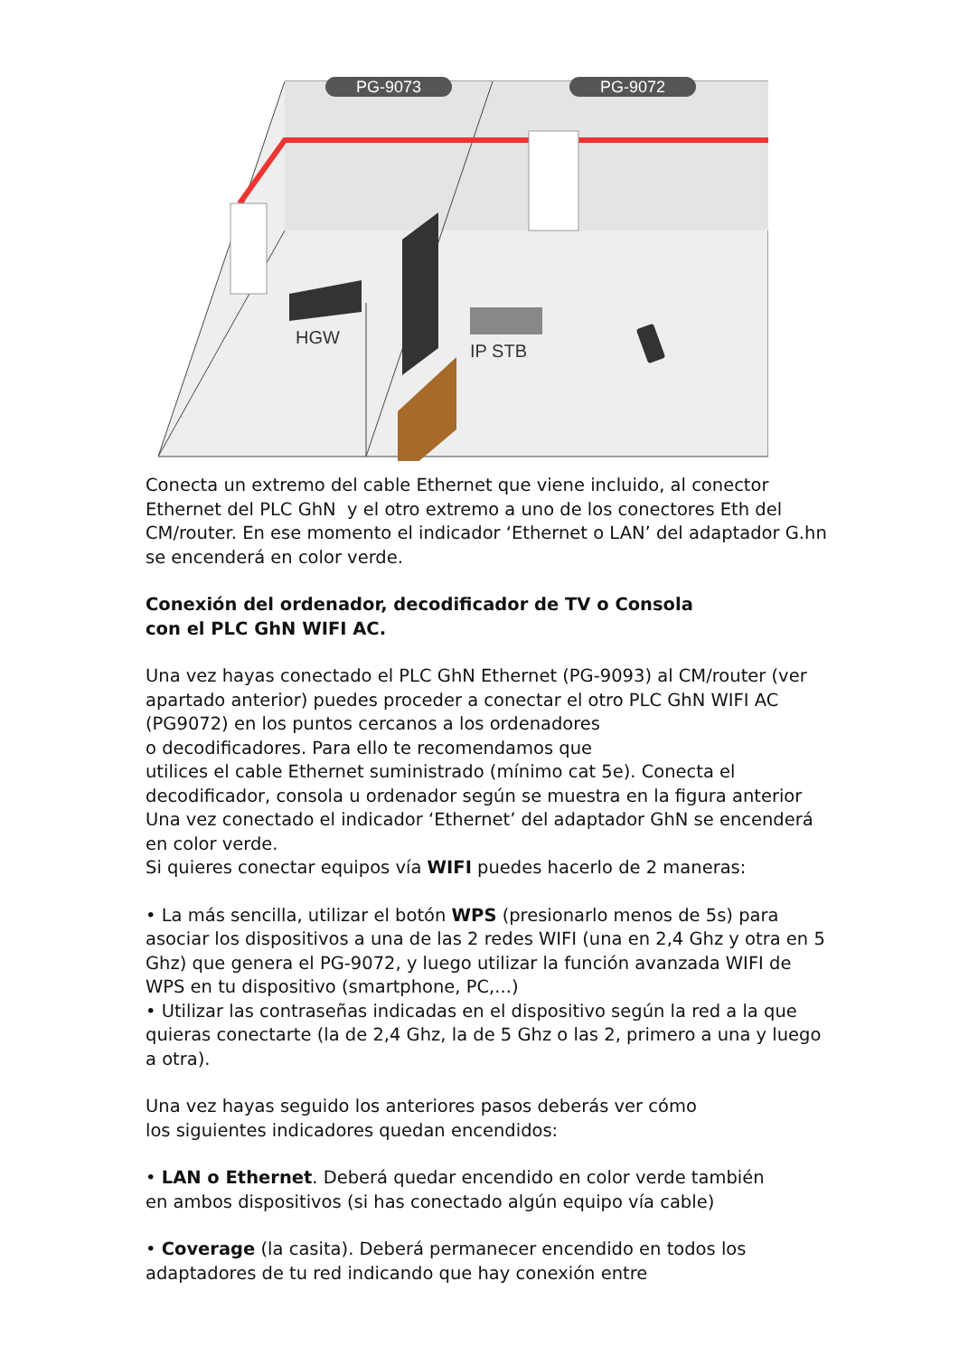PG-9073
PG-9072
HGW
IP STB
Conecta un extremo del cable Ethernet que viene incluido, al conector Ethernet del PLC GhN y el otro extremo a uno de los conectores Eth del CM/router. En ese momento el indicador ‘Ethernet o LAN’ del adaptador G.hn se encenderá en color verde.
Conexión del ordenador, decodificador de TV o Consola
con el PLC GhN WIFI AC.
Una vez hayas conectado el PLC GhN Ethernet (PG-9093) al CM/router (ver apartado anterior) puedes proceder a conectar el otro PLC GhN WIFI AC (PG9072) en los puntos cercanos a los ordenadores
o decodificadores. Para ello te recomendamos que
utilices el cable Ethernet suministrado (mínimo cat 5e). Conecta el decodificador, consola u ordenador según se muestra en la figura anterior Una vez conectado el indicador ‘Ethernet’ del adaptador GhN se encenderá en color verde.
Si quieres conectar equipos vía WIFI puedes hacerlo de 2 maneras:
• La más sencilla, utilizar el botón WPS (presionarlo menos de 5s) para asociar los dispositivos a una de las 2 redes WIFI (una en 2,4 Ghz y otra en 5 Ghz) que genera el PG-9072, y luego utilizar la función avanzada WIFI de WPS en tu dispositivo (smartphone, PC,...)
• Utilizar las contraseñas indicadas en el dispositivo según la red a la que quieras conectarte (la de 2,4 Ghz, la de 5 Ghz o las 2, primero a una y luego a otra).
Una vez hayas seguido los anteriores pasos deberás ver cómo
los siguientes indicadores quedan encendidos:
• LAN o Ethernet. Deberá quedar encendido en color verde también
en ambos dispositivos (si has conectado algún equipo vía cable)
• Coverage (la casita). Deberá permanecer encendido en todos los
adaptadores de tu red indicando que hay conexión entre